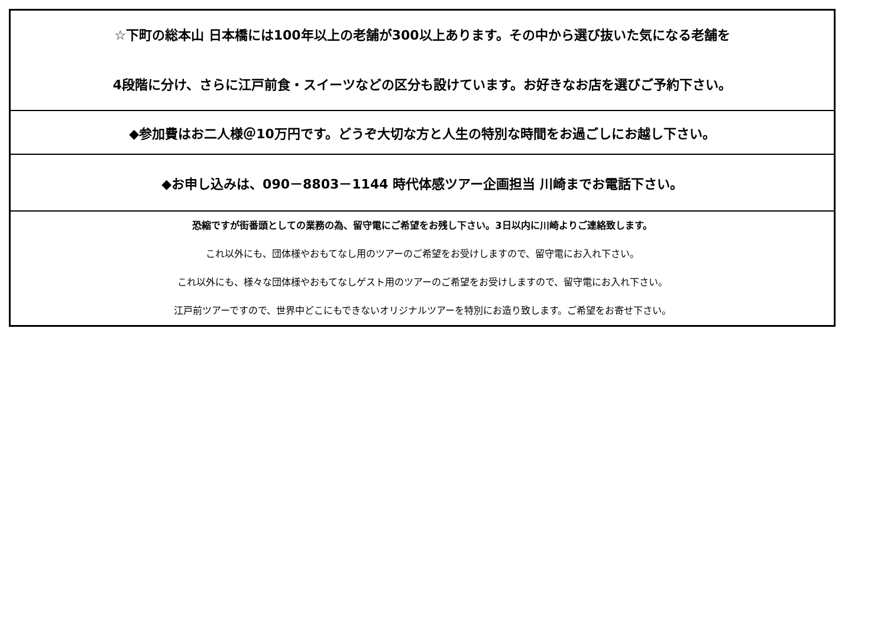| ☆下町の総本山 日本橋には100年以上の老舗が300以上あります。その中から選び抜いた気になる老舗を 4段階に分け、さらに江戸前食・スイーツなどの区分も設けています。お好きなお店を選びご予約下さい。 |
| ◆参加費はお二人様＠10万円です。どうぞ大切な方と人生の特別な時間をお過ごしにお越し下さい。 |
| ◆お申し込みは、090－8803－1144 時代体感ツアー企画担当 川崎までお電話下さい。 |
| 恐縮ですが街番頭としての業務の為、留守電にご希望をお残し下さい。3日以内に川崎よりご連絡致します。 これ以外にも、団体様やおもてなし用のツアーのご希望をお受けしますので、留守電にお入れ下さい。 これ以外にも、様々な団体様やおもてなしゲスト用のツアーのご希望をお受けしますので、留守電にお入れ下さい。 江戸前ツアーですので、世界中どこにもできないオリジナルツアーを特別にお造り致します。ご希望をお寄せ下さい。 |